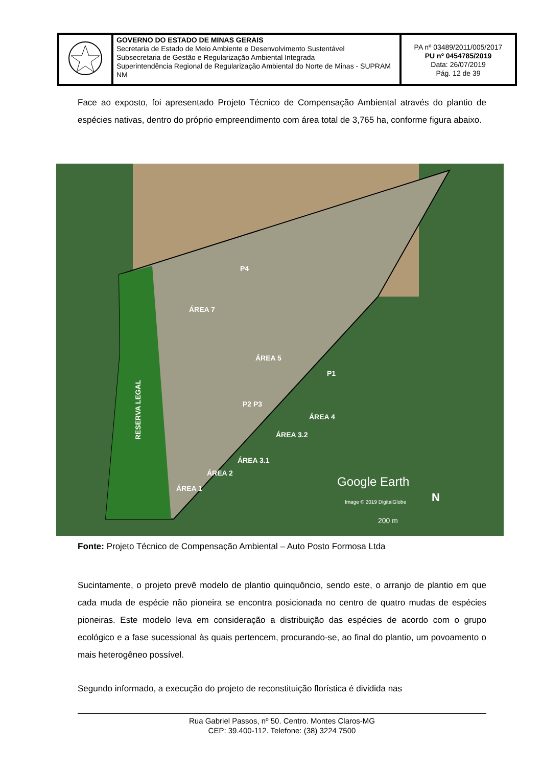| | GOVERNO DO ESTADO DE MINAS GERAIS Secretaria de Estado de Meio Ambiente e Desenvolvimento Sustentável Subsecretaria de Gestão e Regularização Ambiental Integrada Superintendência Regional de Regularização Ambiental do Norte de Minas - SUPRAM NM | PA nº 03489/2011/005/2017 PU nº 0454785/2019 Data: 26/07/2019 Pág. 12 de 39 |
Face ao exposto, foi apresentado Projeto Técnico de Compensação Ambiental através do plantio de espécies nativas, dentro do próprio empreendimento com área total de 3,765 ha, conforme figura abaixo.
ÁREA 7
ÁREA 5
P4
P1
P2 P3
ÁREA 4
ÁREA 3.2
ÁREA 3.1
ÁREA 2
ÁREA 1
RESERVA LEGAL
Google Earth
N
Image © 2019 DigitalGlobe
200 m
Fonte: Projeto Técnico de Compensação Ambiental – Auto Posto Formosa Ltda
Sucintamente, o projeto prevê modelo de plantio quinquôncio, sendo este, o arranjo de plantio em que cada muda de espécie não pioneira se encontra posicionada no centro de quatro mudas de espécies pioneiras. Este modelo leva em consideração a distribuição das espécies de acordo com o grupo ecológico e a fase sucessional às quais pertencem, procurando-se, ao final do plantio, um povoamento o mais heterogêneo possível.
Segundo informado, a execução do projeto de reconstituição florística é dividida nas
Rua Gabriel Passos, nº 50. Centro. Montes Claros-MG
CEP: 39.400-112. Telefone: (38) 3224 7500